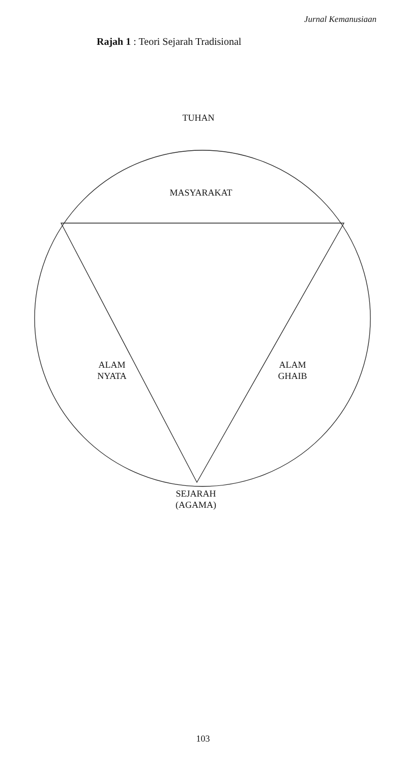Jurnal Kemanusiaan
Rajah 1 : Teori Sejarah Tradisional
TUHAN
MASYARAKAT
ALAM
NYATA
ALAM
GHAIB
SEJARAH
(AGAMA)
103